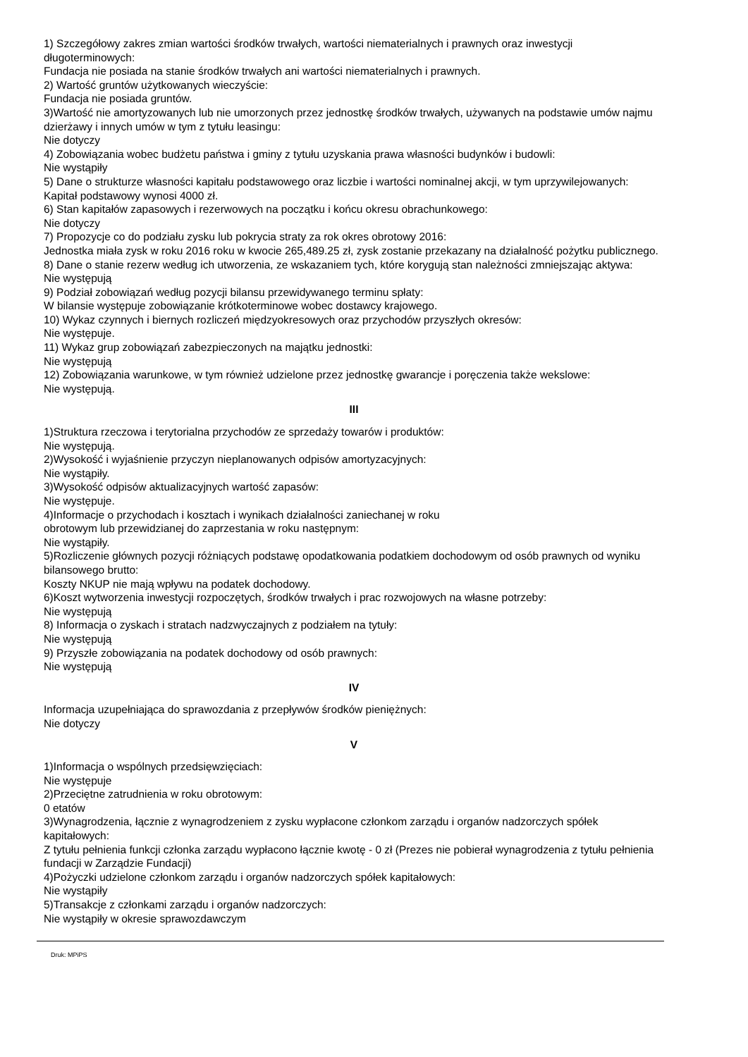1) Szczegółowy zakres zmian wartości środków trwałych, wartości niematerialnych i prawnych oraz inwestycji długoterminowych:
Fundacja nie posiada na stanie środków trwałych ani wartości niematerialnych i prawnych.
2) Wartość gruntów użytkowanych wieczyście:
Fundacja nie posiada gruntów.
3)Wartość nie amortyzowanych lub nie umorzonych przez jednostkę środków trwałych, używanych na podstawie umów najmu dzierżawy i innych umów w tym z tytułu leasingu:
Nie dotyczy
4) Zobowiązania wobec budżetu państwa i gminy z tytułu uzyskania prawa własności budynków i budowli:
Nie wystąpiły
5) Dane o strukturze własności kapitału podstawowego oraz liczbie i wartości nominalnej akcji, w tym uprzywilejowanych:
Kapitał podstawowy wynosi 4000 zł.
6) Stan kapitałów zapasowych i rezerwowych na początku i końcu okresu obrachunkowego:
Nie dotyczy
7) Propozycje co do podziału zysku lub pokrycia straty za rok okres obrotowy 2016:
Jednostka miała zysk w roku 2016 roku w kwocie 265,489.25 zł, zysk zostanie przekazany na działalność pożytku publicznego.
8) Dane o stanie rezerw według ich utworzenia, ze wskazaniem tych, które korygują stan należności zmniejszając aktywa:
Nie występują
9) Podział zobowiązań według pozycji bilansu przewidywanego terminu spłaty:
W bilansie występuje zobowiązanie krótkoterminowe wobec dostawcy krajowego.
10) Wykaz czynnych i biernych rozliczeń międzyokresowych oraz przychodów przyszłych okresów:
Nie występuje.
11) Wykaz grup zobowiązań zabezpieczonych na majątku jednostki:
Nie występują
12) Zobowiązania warunkowe, w tym również udzielone przez jednostkę gwarancje i poręczenia także wekslowe:
Nie występują.
III
1)Struktura rzeczowa i terytorialna przychodów ze sprzedaży towarów i produktów:
Nie występują.
2)Wysokość i wyjaśnienie przyczyn nieplanowanych odpisów amortyzacyjnych:
Nie wystąpiły.
3)Wysokość odpisów aktualizacyjnych wartość zapasów:
Nie występuje.
4)Informacje o przychodach i kosztach i wynikach działalności zaniechanej w roku
obrotowym lub przewidzianej do zaprzestania w roku następnym:
Nie wystąpiły.
5)Rozliczenie głównych pozycji różniących podstawę opodatkowania podatkiem dochodowym od osób prawnych od wyniku bilansowego brutto:
Koszty NKUP nie mają wpływu na podatek dochodowy.
6)Koszt wytworzenia inwestycji rozpoczętych, środków trwałych i prac rozwojowych na własne potrzeby:
Nie występują
8) Informacja o zyskach i stratach nadzwyczajnych z podziałem na tytuły:
Nie występują
9) Przyszłe zobowiązania na podatek dochodowy od osób prawnych:
Nie występują
IV
Informacja uzupełniająca do sprawozdania z przepływów środków pieniężnych:
Nie dotyczy
V
1)Informacja o wspólnych przedsięwzięciach:
Nie występuje
2)Przeciętne zatrudnienia w roku obrotowym:
0 etatów
3)Wynagrodzenia, łącznie z wynagrodzeniem z zysku wypłacone członkom zarządu i organów nadzorczych spółek kapitałowych:
Z tytułu pełnienia funkcji członka zarządu wypłacono łącznie kwotę - 0 zł (Prezes nie pobierał wynagrodzenia z tytułu pełnienia fundacji w Zarządzie Fundacji)
4)Pożyczki udzielone członkom zarządu i organów nadzorczych spółek kapitałowych:
Nie wystąpiły
5)Transakcje z członkami zarządu i organów nadzorczych:
Nie wystąpiły w okresie sprawozdawczym
Druk: MPiPS